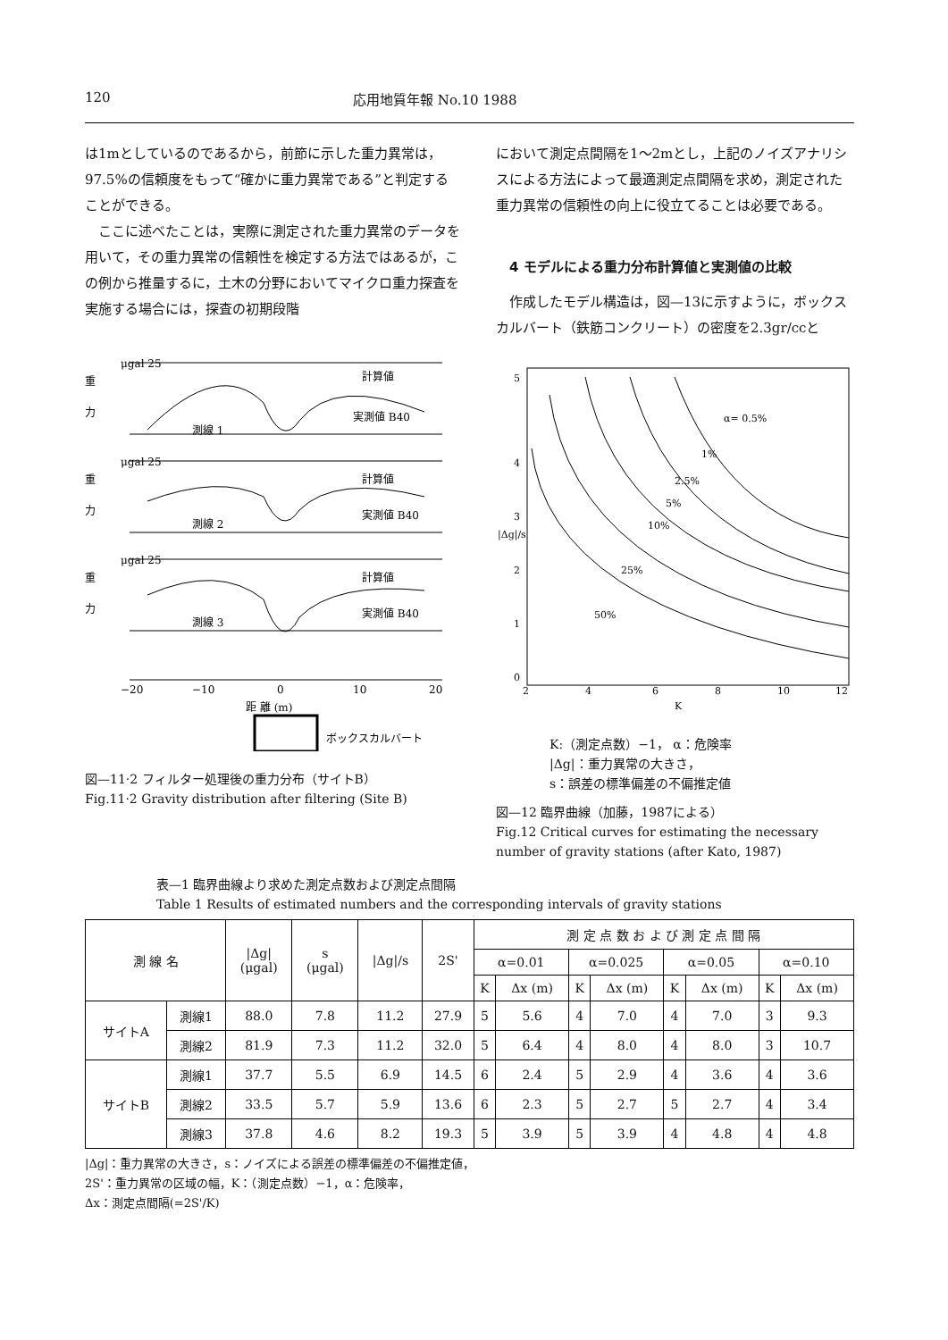120 応用地質年報 No.10 1988
は1mとしているのであるから，前節に示した重力異常は，97.5%の信頼度をもって“確かに重力異常である”と判定することができる。
ここに述べたことは，実際に測定された重力異常のデータを用いて，その重力異常の信頼性を検定する方法ではあるが，この例から推量するに，土木の分野においてマイクロ重力探査を実施する場合には，探査の初期段階
μgal 25
重
力
計算値
実測値 B40
測線 1
μgal 25
重
力
計算値
実測値 B40
測線 2
μgal 25
重
力
計算値
実測値 B40
測線 3
−20
−10
0
10
20
距 離 (m)
ボックスカルバート
図—11·2 フィルター処理後の重力分布（サイトB）
Fig.11·2 Gravity distribution after filtering (Site B)
において測定点間隔を1～2mとし，上記のノイズアナリシスによる方法によって最適測定点間隔を求め，測定された重力異常の信頼性の向上に役立てることは必要である。
4 モデルによる重力分布計算値と実測値の比較
作成したモデル構造は，図—13に示すように，ボックスカルバート（鉄筋コンクリート）の密度を2.3gr/ccと
5
4
3
2
1
0
|Δg|/s
2
4
6
8
10
12
K
α= 0.5%
1%
2.5%
5%
10%
25%
50%
K:（測定点数）−1， α：危険率
|Δg|：重力異常の大きさ，
s：誤差の標準偏差の不偏推定値
図—12 臨界曲線（加藤，1987による）
Fig.12 Critical curves for estimating the necessary number of gravity stations (after Kato, 1987)
表—1 臨界曲線より求めた測定点数および測定点間隔
Table 1 Results of estimated numbers and the corresponding intervals of gravity stations
| 測 線 名 | | /Δg/ (μgal) | s (μgal) | /Δg//s | 2S' | 測 定 点 数 お よ び 測 定 点 間 隔 | | | | | | | |
| --- | --- | --- | --- | --- | --- | --- | --- | --- | --- | --- | --- | --- | --- |
| | | | | | | α=0.01 | | α=0.025 | | α=0.05 | | α=0.10 | |
| | | | | | | K | Δx (m) | K | Δx (m) | K | Δx (m) | K | Δx (m) |
| サイトA | 測線1 | 88.0 | 7.8 | 11.2 | 27.9 | 5 | 5.6 | 4 | 7.0 | 4 | 7.0 | 3 | 9.3 |
| | 測線2 | 81.9 | 7.3 | 11.2 | 32.0 | 5 | 6.4 | 4 | 8.0 | 4 | 8.0 | 3 | 10.7 |
| サイトB | 測線1 | 37.7 | 5.5 | 6.9 | 14.5 | 6 | 2.4 | 5 | 2.9 | 4 | 3.6 | 4 | 3.6 |
| | 測線2 | 33.5 | 5.7 | 5.9 | 13.6 | 6 | 2.3 | 5 | 2.7 | 5 | 2.7 | 4 | 3.4 |
| | 測線3 | 37.8 | 4.6 | 8.2 | 19.3 | 5 | 3.9 | 5 | 3.9 | 4 | 4.8 | 4 | 4.8 |
|Δg|：重力異常の大きさ，s：ノイズによる誤差の標準偏差の不偏推定値，
2S'：重力異常の区域の幅，K：（測定点数）−1，α：危険率，
Δx：測定点間隔(=2S'/K)